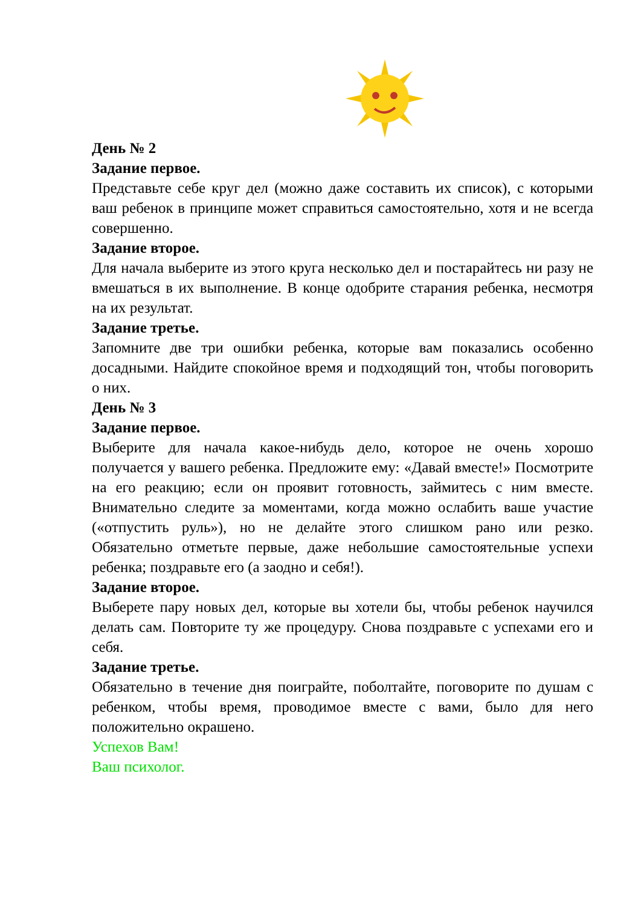День № 2
Задание первое.
Представьте себе круг дел (можно даже составить их список), с которыми ваш ребенок в принципе может справиться самостоятельно, хотя и не всегда совершенно.
Задание второе.
Для начала выберите из этого круга несколько дел и постарайтесь ни разу не вмешаться в их выполнение. В конце одобрите старания ребенка, несмотря на их результат.
Задание третье.
Запомните две три ошибки ребенка, которые вам показались особенно досадными. Найдите спокойное время и подходящий тон, чтобы поговорить о них.
День № 3
Задание первое.
Выберите для начала какое-нибудь дело, которое не очень хорошо получается у вашего ребенка. Предложите ему: «Давай вместе!» Посмотрите на его реакцию; если он проявит готовность, займитесь с ним вместе. Внимательно следите за моментами, когда можно ослабить ваше участие («отпустить руль»), но не делайте этого слишком рано или резко. Обязательно отметьте первые, даже небольшие самостоятельные успехи ребенка; поздравьте его (а заодно и себя!).
Задание второе.
Выберете пару новых дел, которые вы хотели бы, чтобы ребенок научился делать сам. Повторите ту же процедуру. Снова поздравьте с успехами его и себя.
Задание третье.
Обязательно в течение дня поиграйте, поболтайте, поговорите по душам с ребенком, чтобы время, проводимое вместе с вами, было для него положительно окрашено.
Успехов Вам!
Ваш психолог.